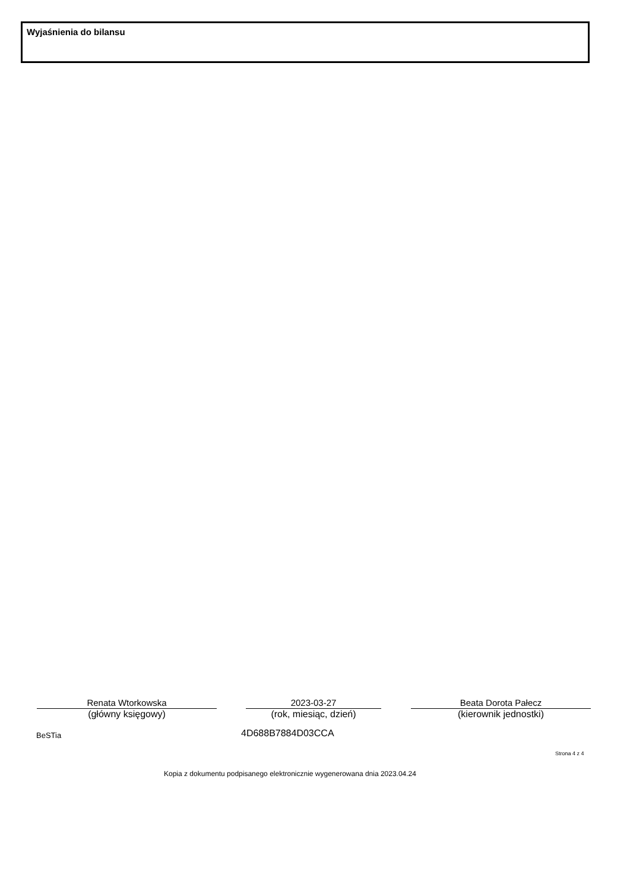Wyjaśnienia do bilansu
Renata Wtorkowska
(główny księgowy)
2023-03-27
(rok, miesiąc, dzień)
Beata Dorota Pałecz
(kierownik jednostki)
BeSTia 4D688B7884D03CCA
Strona 4 z 4
Kopia z dokumentu podpisanego elektronicznie wygenerowana dnia 2023.04.24